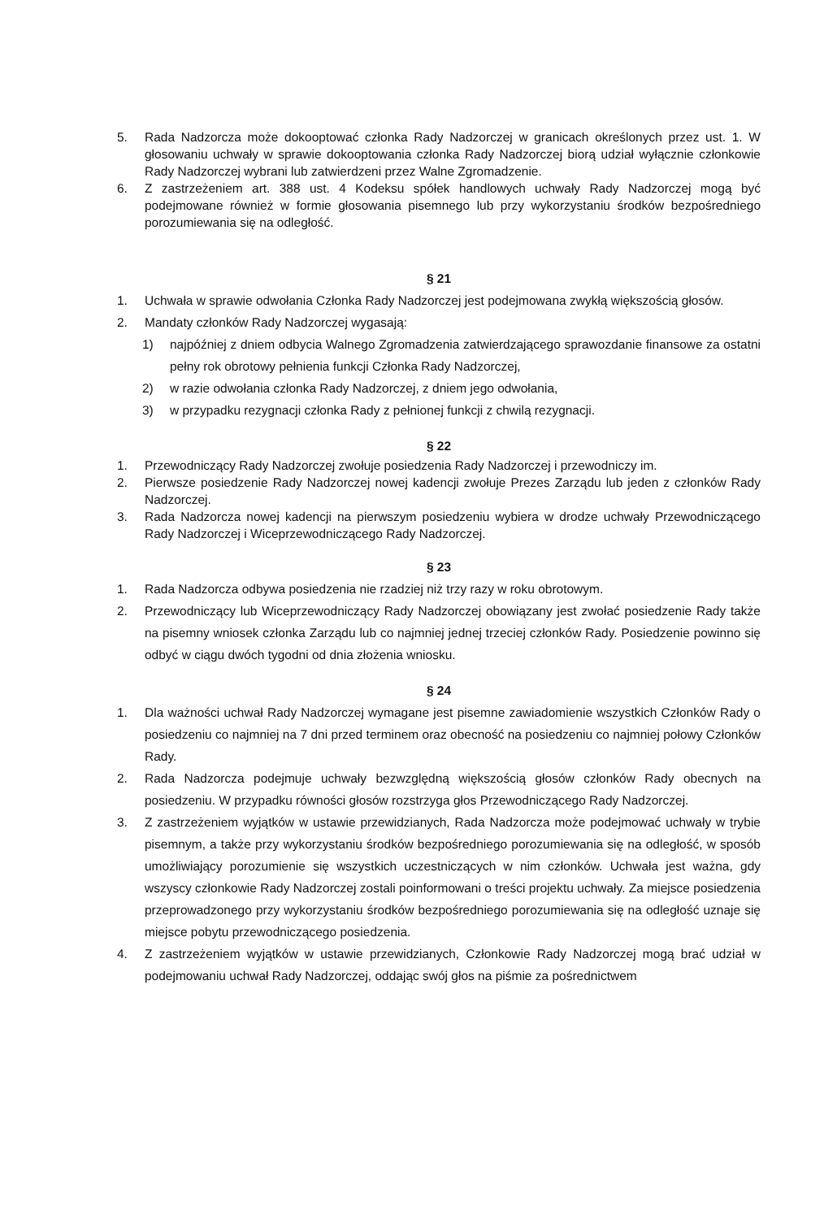5. Rada Nadzorcza może dokooptować członka Rady Nadzorczej w granicach określonych przez ust. 1. W głosowaniu uchwały w sprawie dokooptowania członka Rady Nadzorczej biorą udział wyłącznie członkowie Rady Nadzorczej wybrani lub zatwierdzeni przez Walne Zgromadzenie.
6. Z zastrzeżeniem art. 388 ust. 4 Kodeksu spółek handlowych uchwały Rady Nadzorczej mogą być podejmowane również w formie głosowania pisemnego lub przy wykorzystaniu środków bezpośredniego porozumiewania się na odległość.
§ 21
1. Uchwała w sprawie odwołania Członka Rady Nadzorczej jest podejmowana zwykłą większością głosów.
2. Mandaty członków Rady Nadzorczej wygasają:
1) najpóźniej z dniem odbycia Walnego Zgromadzenia zatwierdzającego sprawozdanie finansowe za ostatni pełny rok obrotowy pełnienia funkcji Członka Rady Nadzorczej,
2) w razie odwołania członka Rady Nadzorczej, z dniem jego odwołania,
3) w przypadku rezygnacji członka Rady z pełnionej funkcji z chwilą rezygnacji.
§ 22
1. Przewodniczący Rady Nadzorczej zwołuje posiedzenia Rady Nadzorczej i przewodniczy im.
2. Pierwsze posiedzenie Rady Nadzorczej nowej kadencji zwołuje Prezes Zarządu lub jeden z członków Rady Nadzorczej.
3. Rada Nadzorcza nowej kadencji na pierwszym posiedzeniu wybiera w drodze uchwały Przewodniczącego Rady Nadzorczej i Wiceprzewodniczącego Rady Nadzorczej.
§ 23
1. Rada Nadzorcza odbywa posiedzenia nie rzadziej niż trzy razy w roku obrotowym.
2. Przewodniczący lub Wiceprzewodniczący Rady Nadzorczej obowiązany jest zwołać posiedzenie Rady także na pisemny wniosek członka Zarządu lub co najmniej jednej trzeciej członków Rady. Posiedzenie powinno się odbyć w ciągu dwóch tygodni od dnia złożenia wniosku.
§ 24
1. Dla ważności uchwał Rady Nadzorczej wymagane jest pisemne zawiadomienie wszystkich Członków Rady o posiedzeniu co najmniej na 7 dni przed terminem oraz obecność na posiedzeniu co najmniej połowy Członków Rady.
2. Rada Nadzorcza podejmuje uchwały bezwzględną większością głosów członków Rady obecnych na posiedzeniu. W przypadku równości głosów rozstrzyga głos Przewodniczącego Rady Nadzorczej.
3. Z zastrzeżeniem wyjątków w ustawie przewidzianych, Rada Nadzorcza może podejmować uchwały w trybie pisemnym, a także przy wykorzystaniu środków bezpośredniego porozumiewania się na odległość, w sposób umożliwiający porozumienie się wszystkich uczestniczących w nim członków. Uchwała jest ważna, gdy wszyscy członkowie Rady Nadzorczej zostali poinformowani o treści projektu uchwały. Za miejsce posiedzenia przeprowadzonego przy wykorzystaniu środków bezpośredniego porozumiewania się na odległość uznaje się miejsce pobytu przewodniczącego posiedzenia.
4. Z zastrzeżeniem wyjątków w ustawie przewidzianych, Członkowie Rady Nadzorczej mogą brać udział w podejmowaniu uchwał Rady Nadzorczej, oddając swój głos na piśmie za pośrednictwem